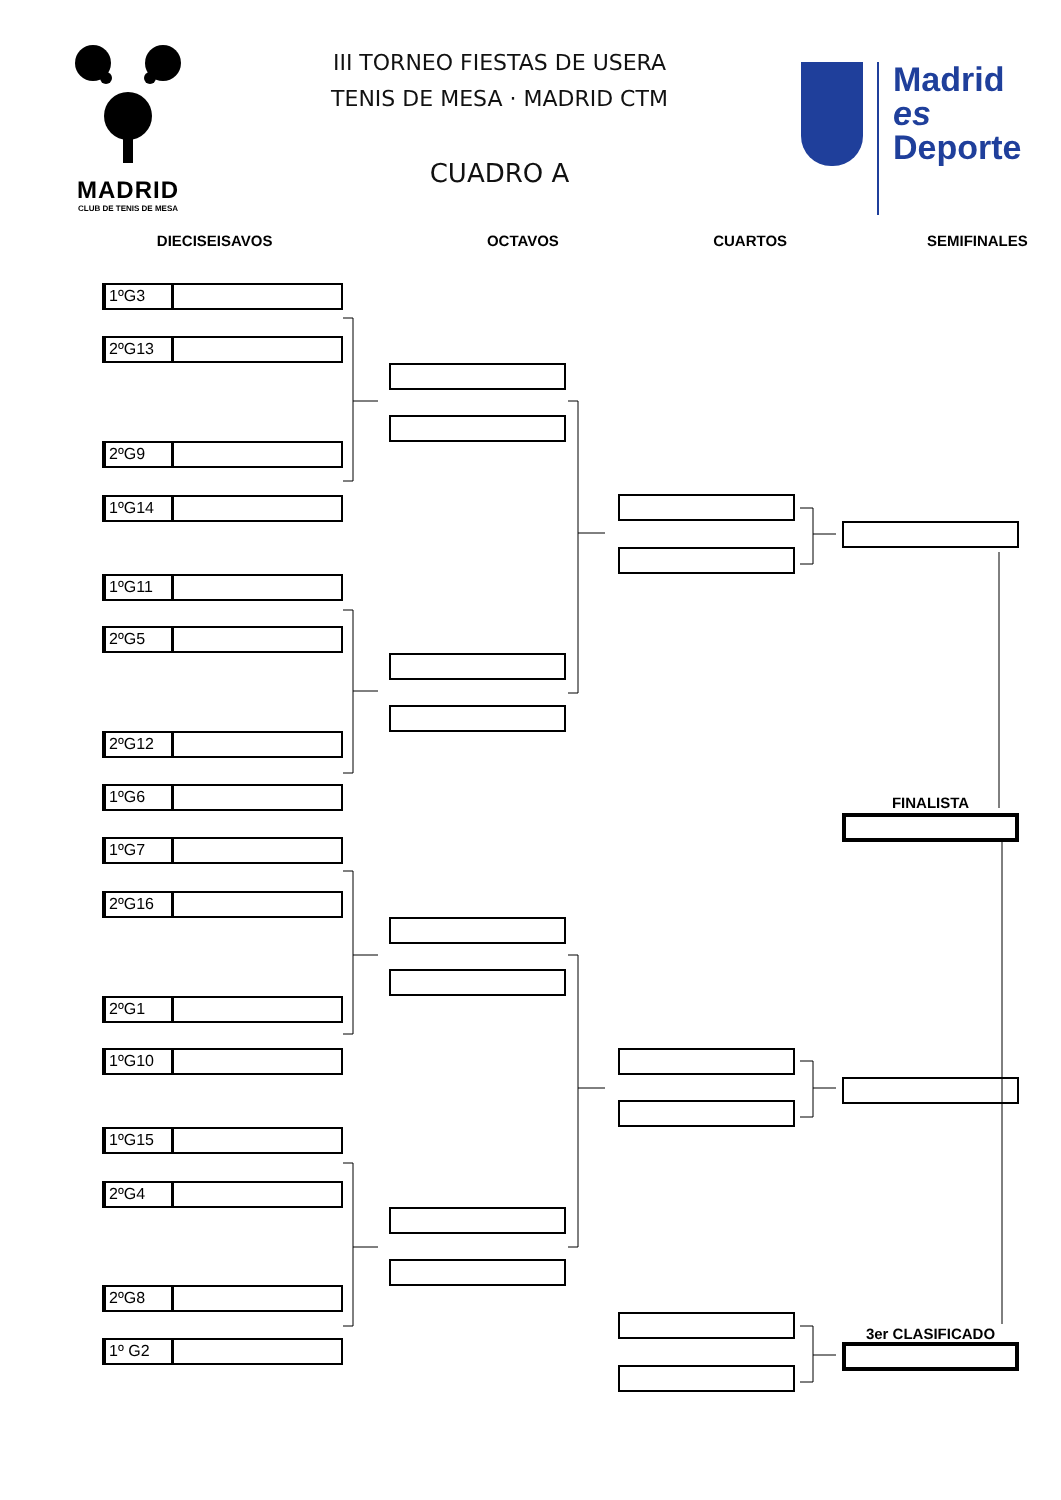MADRID
CLUB DE TENIS DE MESA
III TORNEO FIESTAS DE USERA
TENIS DE MESA · MADRID CTM
CUADRO A
Madrid
es
Deporte
DIECISEISAVOS OCTAVOS CUARTOS SEMIFINALES
1ºG3
2ºG13
2ºG9
1ºG14
1ºG11
2ºG5
2ºG12
1ºG6
1ºG7
2ºG16
2ºG1
1ºG10
1ºG15
2ºG4
2ºG8
1º G2
FINALISTA
3er CLASIFICADO